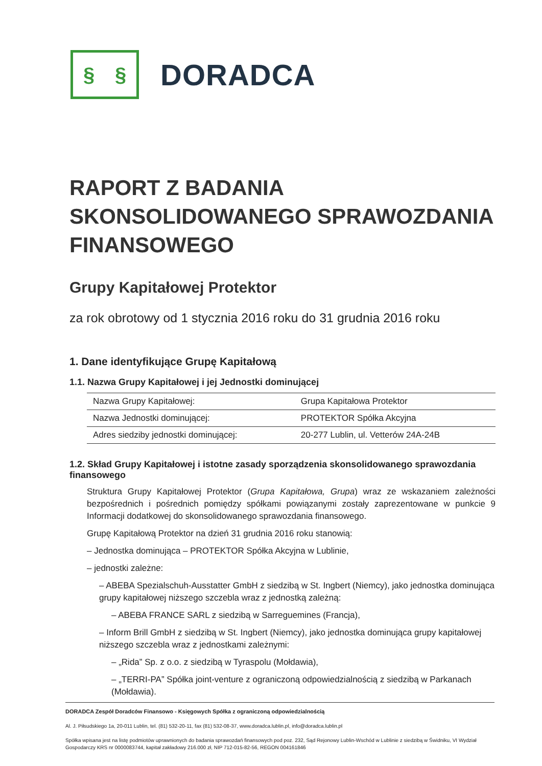§ §
DORADCA
RAPORT Z BADANIA
SKONSOLIDOWANEGO SPRAWOZDANIA
FINANSOWEGO
Grupy Kapitałowej Protektor
za rok obrotowy od 1 stycznia 2016 roku do 31 grudnia 2016 roku
1. Dane identyfikujące Grupę Kapitałową
1.1. Nazwa Grupy Kapitałowej i jej Jednostki dominującej
| Nazwa Grupy Kapitałowej: | Grupa Kapitałowa Protektor |
| Nazwa Jednostki dominującej: | PROTEKTOR Spółka Akcyjna |
| Adres siedziby jednostki dominującej: | 20-277 Lublin, ul. Vetterów 24A-24B |
1.2. Skład Grupy Kapitałowej i istotne zasady sporządzenia skonsolidowanego sprawozdania finansowego
Struktura Grupy Kapitałowej Protektor (Grupa Kapitałowa, Grupa) wraz ze wskazaniem zależności bezpośrednich i pośrednich pomiędzy spółkami powiązanymi zostały zaprezentowane w punkcie 9 Informacji dodatkowej do skonsolidowanego sprawozdania finansowego.
Grupę Kapitałową Protektor na dzień 31 grudnia 2016 roku stanowią:
– Jednostka dominująca – PROTEKTOR Spółka Akcyjna w Lublinie,
– jednostki zależne:
– ABEBA Spezialschuh-Ausstatter GmbH z siedzibą w St. Ingbert (Niemcy), jako jednostka dominująca grupy kapitałowej niższego szczebla wraz z jednostką zależną:
– ABEBA FRANCE SARL z siedzibą w Sarreguemines (Francja),
– Inform Brill GmbH z siedzibą w St. Ingbert (Niemcy), jako jednostka dominująca grupy kapitałowej niższego szczebla wraz z jednostkami zależnymi:
– „Rida” Sp. z o.o. z siedzibą w Tyraspolu (Mołdawia),
– „TERRI-PA” Spółka joint-venture z ograniczoną odpowiedzialnością z siedzibą w Parkanach (Mołdawia).
DORADCA Zespół Doradców Finansowo - Księgowych Spółka z ograniczoną odpowiedzialnością
Al. J. Piłsudskiego 1a, 20-011 Lublin, tel. (81) 532-20-11, fax (81) 532-08-37, www.doradca.lublin.pl, info@doradca.lublin.pl
Spółka wpisana jest na listę podmiotów uprawnionych do badania sprawozdań finansowych pod poz. 232, Sąd Rejonowy Lublin-Wschód w Lublinie z siedzibą w Świdniku, VI Wydział Gospodarczy KRS nr 0000083744, kapitał zakładowy 216.000 zł, NIP 712-015-82-56, REGON 004161846